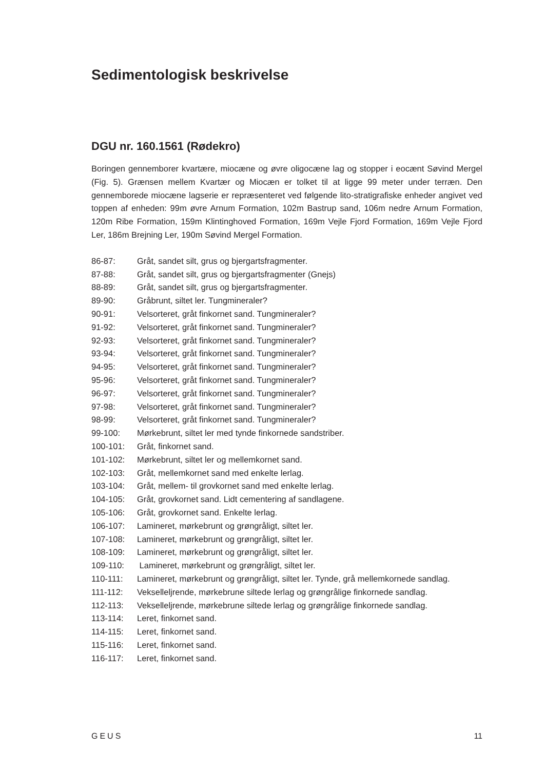Sedimentologisk beskrivelse
DGU nr. 160.1561 (Rødekro)
Boringen gennemborer kvartære, miocæne og øvre oligocæne lag og stopper i eocænt Søvind Mergel (Fig. 5). Grænsen mellem Kvartær og Miocæn er tolket til at ligge 99 meter under terræn. Den gennemborede miocæne lagserie er repræsenteret ved følgende lito-stratigrafiske enheder angivet ved toppen af enheden: 99m øvre Arnum Formation, 102m Bastrup sand, 106m nedre Arnum Formation, 120m Ribe Formation, 159m Klintinghoved Formation, 169m Vejle Fjord Formation, 169m Vejle Fjord Ler, 186m Brejning Ler, 190m Søvind Mergel Formation.
86-87: Gråt, sandet silt, grus og bjergartsfragmenter.
87-88: Gråt, sandet silt, grus og bjergartsfragmenter (Gnejs)
88-89: Gråt, sandet silt, grus og bjergartsfragmenter.
89-90: Gråbrunt, siltet ler. Tungmineraler?
90-91: Velsorteret, gråt finkornet sand. Tungmineraler?
91-92: Velsorteret, gråt finkornet sand. Tungmineraler?
92-93: Velsorteret, gråt finkornet sand. Tungmineraler?
93-94: Velsorteret, gråt finkornet sand. Tungmineraler?
94-95: Velsorteret, gråt finkornet sand. Tungmineraler?
95-96: Velsorteret, gråt finkornet sand. Tungmineraler?
96-97: Velsorteret, gråt finkornet sand. Tungmineraler?
97-98: Velsorteret, gråt finkornet sand. Tungmineraler?
98-99: Velsorteret, gråt finkornet sand. Tungmineraler?
99-100: Mørkebrunt, siltet ler med tynde finkornede sandstriber.
100-101: Gråt, finkornet sand.
101-102: Mørkebrunt, siltet ler og mellemkornet sand.
102-103: Gråt, mellemkornet sand med enkelte lerlag.
103-104: Gråt, mellem- til grovkornet sand med enkelte lerlag.
104-105: Gråt, grovkornet sand. Lidt cementering af sandlagene.
105-106: Gråt, grovkornet sand. Enkelte lerlag.
106-107: Lamineret, mørkebrunt og grøngråligt, siltet ler.
107-108: Lamineret, mørkebrunt og grøngråligt, siltet ler.
108-109: Lamineret, mørkebrunt og grøngråligt, siltet ler.
109-110: Lamineret, mørkebrunt og grøngråligt, siltet ler.
110-111: Lamineret, mørkebrunt og grøngråligt, siltet ler. Tynde, grå mellemkornede sandlag.
111-112: Vekselleljrende, mørkebrune siltede lerlag og grøngrålige finkornede sandlag.
112-113: Vekselleljrende, mørkebrune siltede lerlag og grøngrålige finkornede sandlag.
113-114: Leret, finkornet sand.
114-115: Leret, finkornet sand.
115-116: Leret, finkornet sand.
116-117: Leret, finkornet sand.
GEUS 11